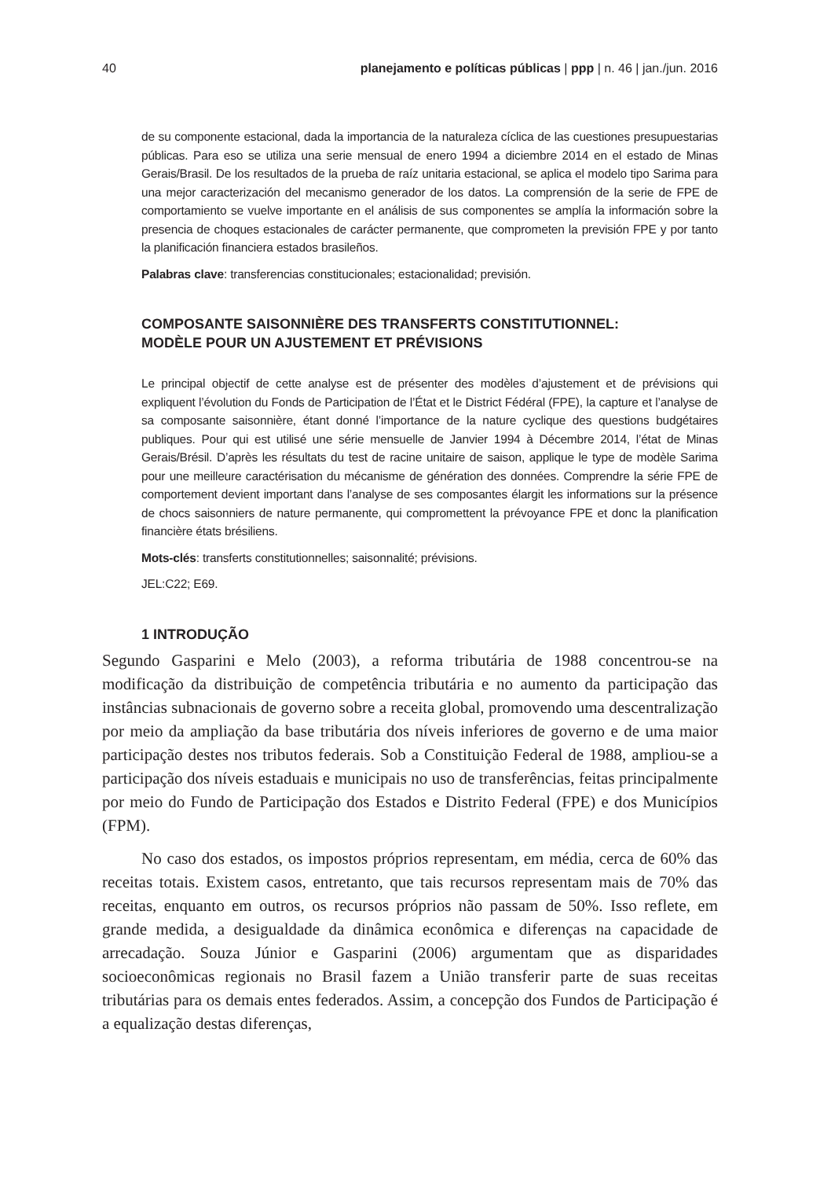40 planejamento e políticas públicas | ppp | n. 46 | jan./jun. 2016
de su componente estacional, dada la importancia de la naturaleza cíclica de las cuestiones presupuestarias públicas. Para eso se utiliza una serie mensual de enero 1994 a diciembre 2014 en el estado de Minas Gerais/Brasil. De los resultados de la prueba de raíz unitaria estacional, se aplica el modelo tipo Sarima para una mejor caracterización del mecanismo generador de los datos. La comprensión de la serie de FPE de comportamiento se vuelve importante en el análisis de sus componentes se amplía la información sobre la presencia de choques estacionales de carácter permanente, que comprometen la previsión FPE y por tanto la planificación financiera estados brasileños.
Palabras clave: transferencias constitucionales; estacionalidad; previsión.
COMPOSANTE SAISONNIÈRE DES TRANSFERTS CONSTITUTIONNEL:
MODÈLE POUR UN AJUSTEMENT ET PRÉVISIONS
Le principal objectif de cette analyse est de présenter des modèles d’ajustement et de prévisions qui expliquent l’évolution du Fonds de Participation de l’État et le District Fédéral (FPE), la capture et l’analyse de sa composante saisonnière, étant donné l’importance de la nature cyclique des questions budgétaires publiques. Pour qui est utilisé une série mensuelle de Janvier 1994 à Décembre 2014, l’état de Minas Gerais/Brésil. D’après les résultats du test de racine unitaire de saison, applique le type de modèle Sarima pour une meilleure caractérisation du mécanisme de génération des données. Comprendre la série FPE de comportement devient important dans l’analyse de ses composantes élargit les informations sur la présence de chocs saisonniers de nature permanente, qui compromettent la prévoyance FPE et donc la planification financière états brésiliens.
Mots-clés: transferts constitutionnelles; saisonnalité; prévisions.
JEL:C22; E69.
1 INTRODUÇÃO
Segundo Gasparini e Melo (2003), a reforma tributária de 1988 concentrou-se na modificação da distribuição de competência tributária e no aumento da participação das instâncias subnacionais de governo sobre a receita global, promovendo uma descentralização por meio da ampliação da base tributária dos níveis inferiores de governo e de uma maior participação destes nos tributos federais. Sob a Constituição Federal de 1988, ampliou-se a participação dos níveis estaduais e municipais no uso de transferências, feitas principalmente por meio do Fundo de Participação dos Estados e Distrito Federal (FPE) e dos Municípios (FPM).
No caso dos estados, os impostos próprios representam, em média, cerca de 60% das receitas totais. Existem casos, entretanto, que tais recursos representam mais de 70% das receitas, enquanto em outros, os recursos próprios não passam de 50%. Isso reflete, em grande medida, a desigualdade da dinâmica econômica e diferenças na capacidade de arrecadação. Souza Júnior e Gasparini (2006) argumentam que as disparidades socioeconômicas regionais no Brasil fazem a União transferir parte de suas receitas tributárias para os demais entes federados. Assim, a concepção dos Fundos de Participação é a equalização destas diferenças,